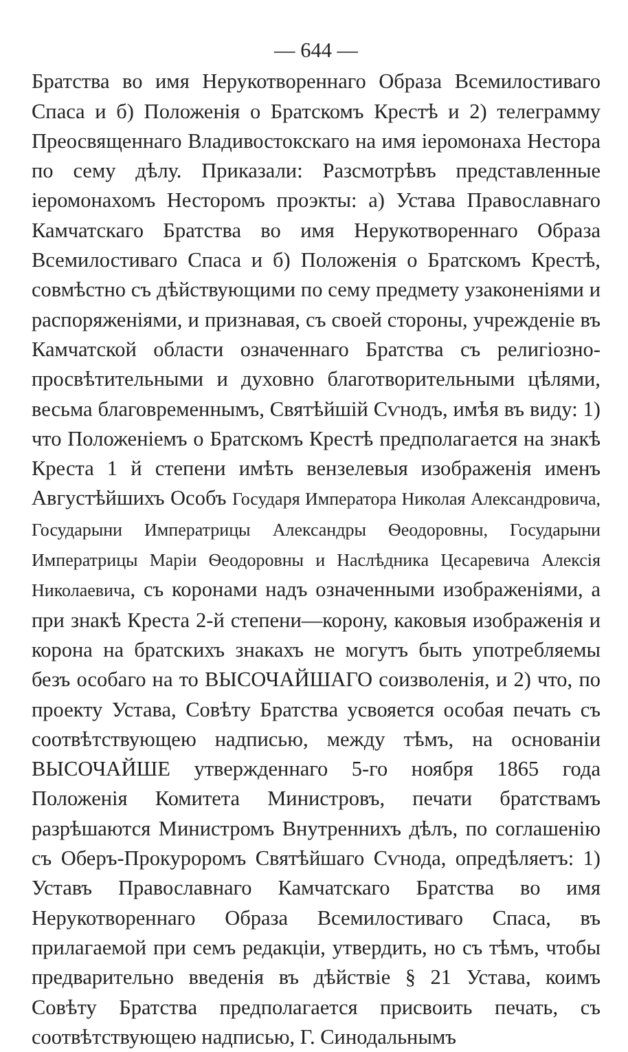— 644 —
Братства во имя Нерукотвореннаго Образа Всемилостиваго Спаса и б) Положенія о Братскомъ Крестѣ и 2) телеграмму Преосвященнаго Владивостокскаго на имя іеромонаха Нестора по сему дѣлу. Приказали: Разсмотрѣвъ представленные іеромонахомъ Несторомъ проэкты: а) Устава Православнаго Камчатскаго Братства во имя Нерукотвореннаго Образа Всемилостиваго Спаса и б) Положенія о Братскомъ Крестѣ, совмѣстно съ дѣйствующими по сему предмету узаконеніями и распоряженіями, и признавая, съ своей стороны, учрежденіе въ Камчатской области означеннаго Братства съ религіозно-просвѣтительными и духовно благотворительными цѣлями, весьма благовременнымъ, Святѣйшій Сѵнодъ, имѣя въ виду: 1) что Положеніемъ о Братскомъ Крестѣ предполагается на знакѣ Креста 1 й степени имѣть вензелевыя изображенія именъ Августѣйшихъ Особъ Государя Императора Николая Александровича, Государыни Императрицы Александры Ѳеодоровны, Государыни Императрицы Маріи Ѳеодоровны и Наслѣдника Цесаревича Алексія Николаевича, съ коронами надъ означенными изображеніями, а при знакѣ Креста 2-й степени—корону, каковыя изображенія и корона на братскихъ знакахъ не могутъ быть употребляемы безъ особаго на то ВЫСОЧАЙШАГО соизволенія, и 2) что, по проекту Устава, Совѣту Братства усвояется особая печать съ соотвѣтствующею надписью, между тѣмъ, на основаніи ВЫСОЧАЙШЕ утвержденнаго 5-го ноября 1865 года Положенія Комитета Министровъ, печати братствамъ разрѣшаются Министромъ Внутреннихъ дѣлъ, по соглашенію съ Оберъ-Прокуроромъ Святѣйшаго Сѵнода, опредѣляетъ: 1) Уставъ Православнаго Камчатскаго Братства во имя Нерукотвореннаго Образа Всемилостиваго Спаса, въ прилагаемой при семъ редакціи, утвердить, но съ тѣмъ, чтобы предварительно введенія въ дѣйствіе § 21 Устава, коимъ Совѣту Братства предполагается присвоить печать, съ соотвѣтствующею надписью, Г. Синодальнымъ